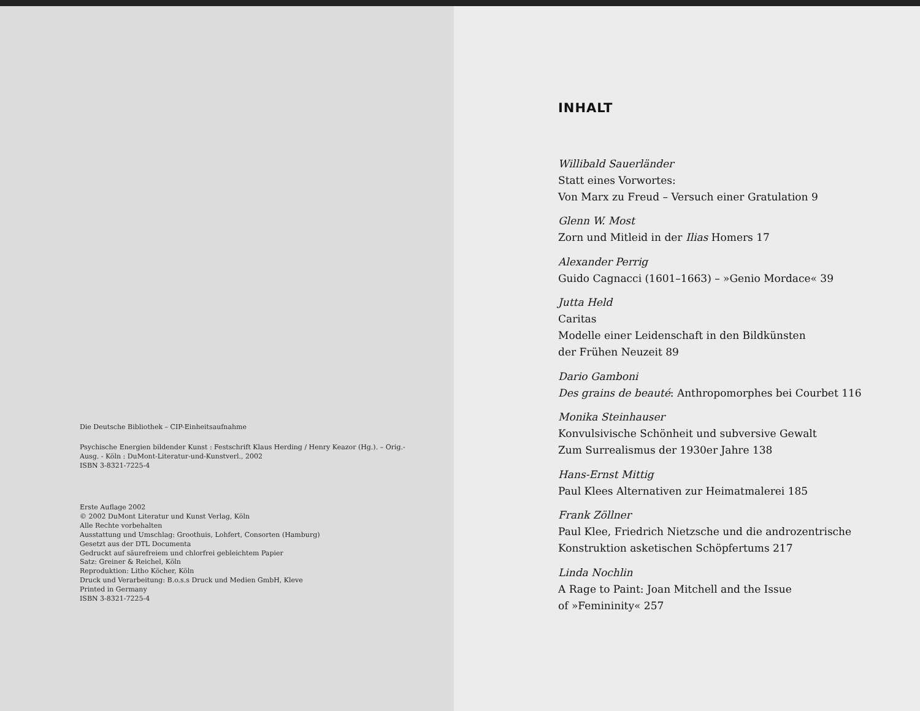Die Deutsche Bibliothek – CIP-Einheitsaufnahme
Psychische Energien bildender Kunst : Festschrift Klaus Herding / Henry Keazor (Hg.). – Orig.-Ausg. - Köln : DuMont-Literatur-und-Kunstverl., 2002
ISBN 3-8321-7225-4
Erste Auflage 2002
© 2002 DuMont Literatur und Kunst Verlag, Köln
Alle Rechte vorbehalten
Ausstattung und Umschlag: Groothuis, Lohfert, Consorten (Hamburg)
Gesetzt aus der DTL Documenta
Gedruckt auf säurefreiem und chlorfrei gebleichtem Papier
Satz: Greiner & Reichel, Köln
Reproduktion: Litho Köcher, Köln
Druck und Verarbeitung: B.o.s.s Druck und Medien GmbH, Kleve
Printed in Germany
ISBN 3-8321-7225-4
INHALT
Willibald Sauerländer
Statt eines Vorwortes:
Von Marx zu Freud – Versuch einer Gratulation 9
Glenn W. Most
Zorn und Mitleid in der Ilias Homers 17
Alexander Perrig
Guido Cagnacci (1601–1663) – »Genio Mordace« 39
Jutta Held
Caritas
Modelle einer Leidenschaft in den Bildkünsten
der Frühen Neuzeit 89
Dario Gamboni
Des grains de beauté: Anthropomorphes bei Courbet 116
Monika Steinhauser
Konvulsivische Schönheit und subversive Gewalt
Zum Surrealismus der 1930er Jahre 138
Hans-Ernst Mittig
Paul Klees Alternativen zur Heimatmalerei 185
Frank Zöllner
Paul Klee, Friedrich Nietzsche und die androzentrische
Konstruktion asketischen Schöpfertums 217
Linda Nochlin
A Rage to Paint: Joan Mitchell and the Issue
of »Femininity« 257